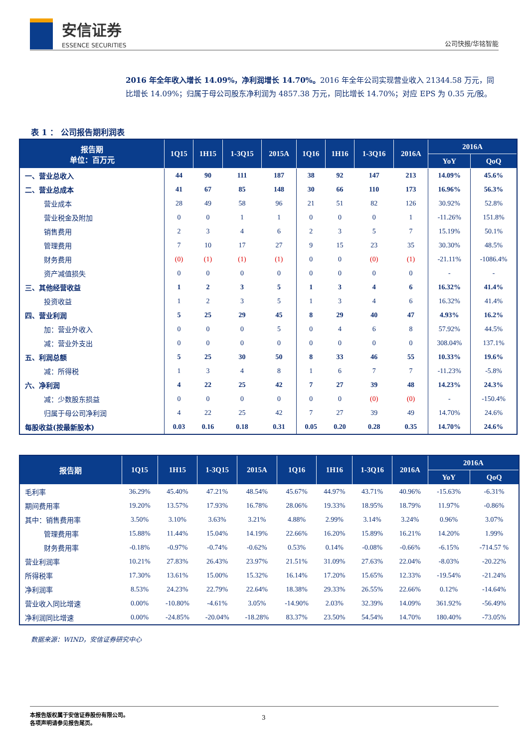安信证券
ESSENCE SECURITIES
公司快报/华铭智能
2016 年全年收入增长 14.09%，净利润增长 14.70%。2016 年全年公司实现营业收入 21344.58 万元，同比增长 14.09%；归属于母公司股东净利润为 4857.38 万元，同比增长 14.70%；对应 EPS 为 0.35 元/股。
表 1 ： 公司报告期利润表
| 报告期 单位：百万元 | 1Q15 | 1H15 | 1-3Q15 | 2015A | 1Q16 | 1H16 | 1-3Q16 | 2016A | 2016A | |
| --- | --- | --- | --- | --- | --- | --- | --- | --- | --- | --- |
| | | | | | | | | | YoY | QoQ |
| 一、营业总收入 | 44 | 90 | 111 | 187 | 38 | 92 | 147 | 213 | 14.09% | 45.6% |
| 二、营业总成本 | 41 | 67 | 85 | 148 | 30 | 66 | 110 | 173 | 16.96% | 56.3% |
| 营业成本 | 28 | 49 | 58 | 96 | 21 | 51 | 82 | 126 | 30.92% | 52.8% |
| 营业税金及附加 | 0 | 0 | 1 | 1 | 0 | 0 | 0 | 1 | -11.26% | 151.8% |
| 销售费用 | 2 | 3 | 4 | 6 | 2 | 3 | 5 | 7 | 15.19% | 50.1% |
| 管理费用 | 7 | 10 | 17 | 27 | 9 | 15 | 23 | 35 | 30.30% | 48.5% |
| 财务费用 | (0) | (1) | (1) | (1) | 0 | 0 | (0) | (1) | -21.11% | -1086.4% |
| 资产减值损失 | 0 | 0 | 0 | 0 | 0 | 0 | 0 | 0 | - | - |
| 三、其他经营收益 | 1 | 2 | 3 | 5 | 1 | 3 | 4 | 6 | 16.32% | 41.4% |
| 投资收益 | 1 | 2 | 3 | 5 | 1 | 3 | 4 | 6 | 16.32% | 41.4% |
| 四、营业利润 | 5 | 25 | 29 | 45 | 8 | 29 | 40 | 47 | 4.93% | 16.2% |
| 加：营业外收入 | 0 | 0 | 0 | 5 | 0 | 4 | 6 | 8 | 57.92% | 44.5% |
| 减：营业外支出 | 0 | 0 | 0 | 0 | 0 | 0 | 0 | 0 | 308.04% | 137.1% |
| 五、利润总额 | 5 | 25 | 30 | 50 | 8 | 33 | 46 | 55 | 10.33% | 19.6% |
| 减：所得税 | 1 | 3 | 4 | 8 | 1 | 6 | 7 | 7 | -11.23% | -5.8% |
| 六、净利润 | 4 | 22 | 25 | 42 | 7 | 27 | 39 | 48 | 14.23% | 24.3% |
| 减：少数股东损益 | 0 | 0 | 0 | 0 | 0 | 0 | (0) | (0) | - | -150.4% |
| 归属于母公司净利润 | 4 | 22 | 25 | 42 | 7 | 27 | 39 | 49 | 14.70% | 24.6% |
| 每股收益(按最新股本) | 0.03 | 0.16 | 0.18 | 0.31 | 0.05 | 0.20 | 0.28 | 0.35 | 14.70% | 24.6% |
| 报告期 | 1Q15 | 1H15 | 1-3Q15 | 2015A | 1Q16 | 1H16 | 1-3Q16 | 2016A | 2016A | |
| --- | --- | --- | --- | --- | --- | --- | --- | --- | --- | --- |
| | | | | | | | | | YoY | QoQ |
| 毛利率 | 36.29% | 45.40% | 47.21% | 48.54% | 45.67% | 44.97% | 43.71% | 40.96% | -15.63% | -6.31% |
| 期间费用率 | 19.20% | 13.57% | 17.93% | 16.78% | 28.06% | 19.33% | 18.95% | 18.79% | 11.97% | -0.86% |
| 其中：销售费用率 | 3.50% | 3.10% | 3.63% | 3.21% | 4.88% | 2.99% | 3.14% | 3.24% | 0.96% | 3.07% |
| 管理费用率 | 15.88% | 11.44% | 15.04% | 14.19% | 22.66% | 16.20% | 15.89% | 16.21% | 14.20% | 1.99% |
| 财务费用率 | -0.18% | -0.97% | -0.74% | -0.62% | 0.53% | 0.14% | -0.08% | -0.66% | -6.15% | -714.57 % |
| 营业利润率 | 10.21% | 27.83% | 26.43% | 23.97% | 21.51% | 31.09% | 27.63% | 22.04% | -8.03% | -20.22% |
| 所得税率 | 17.30% | 13.61% | 15.00% | 15.32% | 16.14% | 17.20% | 15.65% | 12.33% | -19.54% | -21.24% |
| 净利润率 | 8.53% | 24.23% | 22.79% | 22.64% | 18.38% | 29.33% | 26.55% | 22.66% | 0.12% | -14.64% |
| 营业收入同比增速 | 0.00% | -10.80% | -4.61% | 3.05% | -14.90% | 2.03% | 32.39% | 14.09% | 361.92% | -56.49% |
| 净利润同比增速 | 0.00% | -24.85% | -20.04% | -18.28% | 83.37% | 23.50% | 54.54% | 14.70% | 180.40% | -73.05% |
数据来源：WIND，安信证券研究中心
本报告版权属于安信证券股份有限公司。
各项声明请参见报告尾页。
3